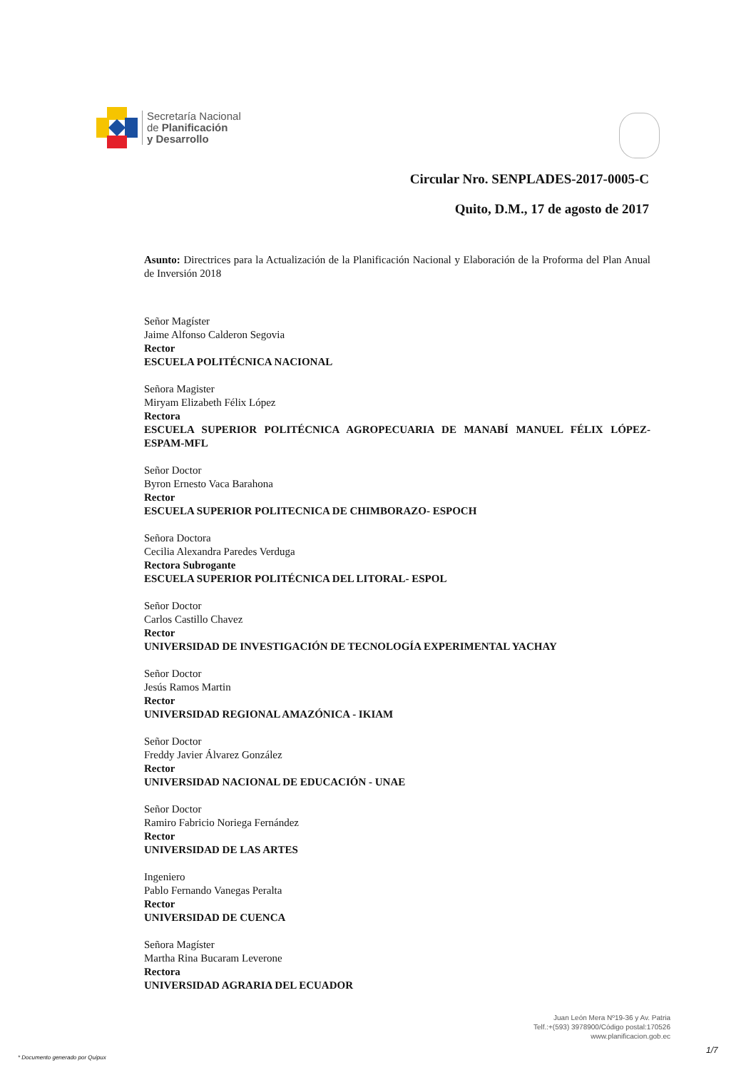Secretaría Nacional
de Planificación
y Desarrollo
Circular Nro. SENPLADES-2017-0005-C
Quito, D.M., 17 de agosto de 2017
Asunto: Directrices para la Actualización de la Planificación Nacional y Elaboración de la Proforma del Plan Anual de Inversión 2018
Señor Magíster
Jaime Alfonso Calderon Segovia
Rector
ESCUELA POLITÉCNICA NACIONAL
Señora Magister
Miryam Elizabeth Félix López
Rectora
ESCUELA SUPERIOR POLITÉCNICA AGROPECUARIA DE MANABÍ MANUEL FÉLIX LÓPEZ-ESPAM-MFL
Señor Doctor
Byron Ernesto Vaca Barahona
Rector
ESCUELA SUPERIOR POLITECNICA DE CHIMBORAZO- ESPOCH
Señora Doctora
Cecilia Alexandra Paredes Verduga
Rectora Subrogante
ESCUELA SUPERIOR POLITÉCNICA DEL LITORAL- ESPOL
Señor Doctor
Carlos Castillo Chavez
Rector
UNIVERSIDAD DE INVESTIGACIÓN DE TECNOLOGÍA EXPERIMENTAL YACHAY
Señor Doctor
Jesús Ramos Martin
Rector
UNIVERSIDAD REGIONAL AMAZÓNICA - IKIAM
Señor Doctor
Freddy Javier Álvarez González
Rector
UNIVERSIDAD NACIONAL DE EDUCACIÓN - UNAE
Señor Doctor
Ramiro Fabricio Noriega Fernández
Rector
UNIVERSIDAD DE LAS ARTES
Ingeniero
Pablo Fernando Vanegas Peralta
Rector
UNIVERSIDAD DE CUENCA
Señora Magíster
Martha Rina Bucaram Leverone
Rectora
UNIVERSIDAD AGRARIA DEL ECUADOR
Juan León Mera Nº19-36 y Av. Patria
Telf.:+(593) 3978900/Código postal:170526
www.planificacion.gob.ec
* Documento generado por Quipux
1/7